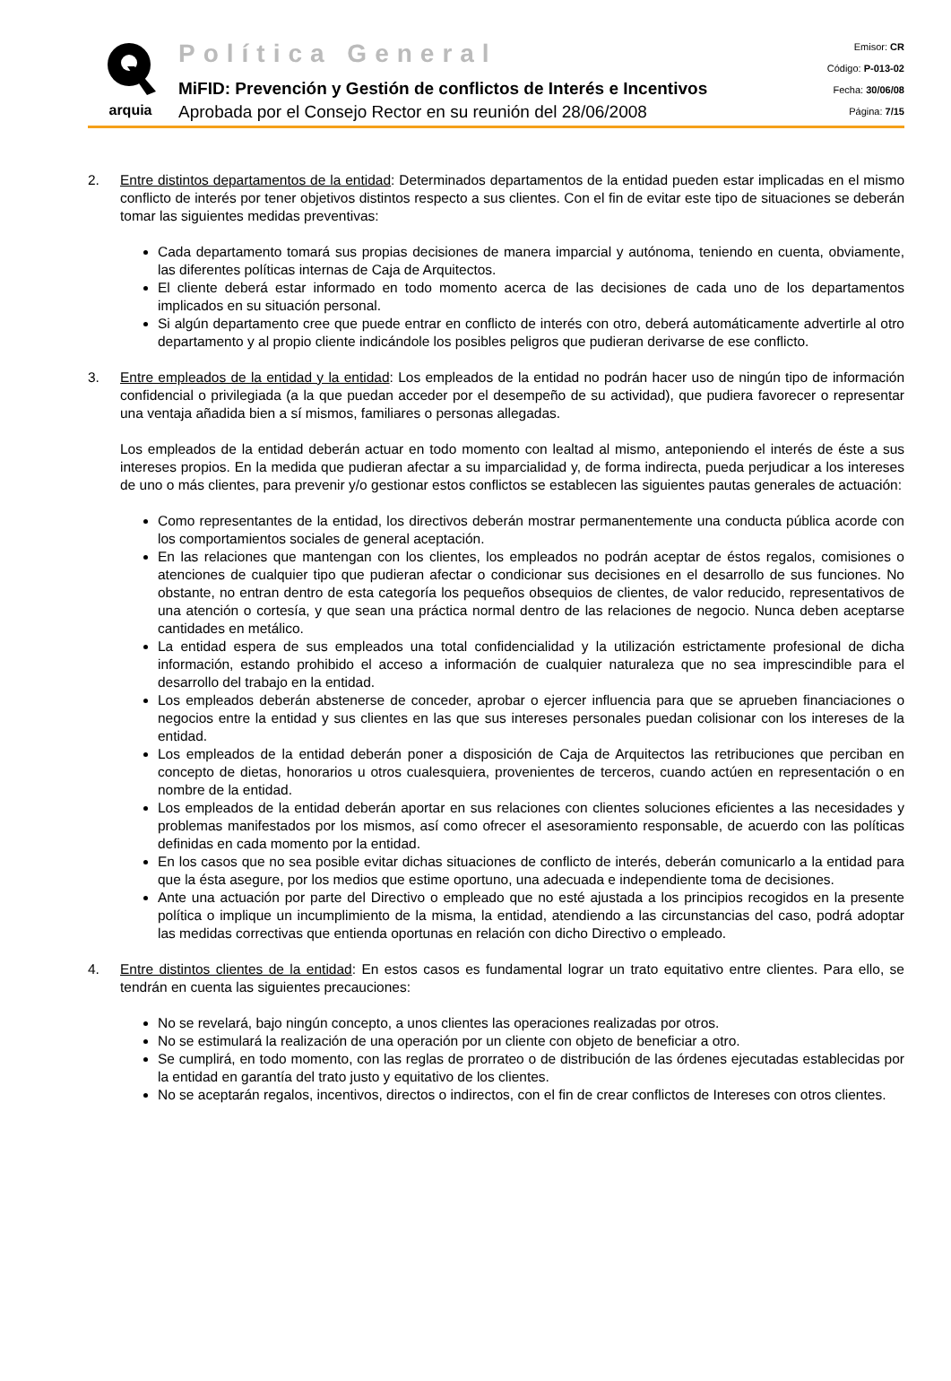arquia
Política General
MiFID: Prevención y Gestión de conflictos de Interés e Incentivos
Aprobada por el Consejo Rector en su reunión del 28/06/2008
Emisor: CR
Código: P-013-02
Fecha: 30/06/08
Página: 7/15
2. Entre distintos departamentos de la entidad: Determinados departamentos de la entidad pueden estar implicadas en el mismo conflicto de interés por tener objetivos distintos respecto a sus clientes. Con el fin de evitar este tipo de situaciones se deberán tomar las siguientes medidas preventivas:
Cada departamento tomará sus propias decisiones de manera imparcial y autónoma, teniendo en cuenta, obviamente, las diferentes políticas internas de Caja de Arquitectos.
El cliente deberá estar informado en todo momento acerca de las decisiones de cada uno de los departamentos implicados en su situación personal.
Si algún departamento cree que puede entrar en conflicto de interés con otro, deberá automáticamente advertirle al otro departamento y al propio cliente indicándole los posibles peligros que pudieran derivarse de ese conflicto.
3. Entre empleados de la entidad y la entidad: Los empleados de la entidad no podrán hacer uso de ningún tipo de información confidencial o privilegiada (a la que puedan acceder por el desempeño de su actividad), que pudiera favorecer o representar una ventaja añadida bien a sí mismos, familiares o personas allegadas.
Los empleados de la entidad deberán actuar en todo momento con lealtad al mismo, anteponiendo el interés de éste a sus intereses propios. En la medida que pudieran afectar a su imparcialidad y, de forma indirecta, pueda perjudicar a los intereses de uno o más clientes, para prevenir y/o gestionar estos conflictos se establecen las siguientes pautas generales de actuación:
Como representantes de la entidad, los directivos deberán mostrar permanentemente una conducta pública acorde con los comportamientos sociales de general aceptación.
En las relaciones que mantengan con los clientes, los empleados no podrán aceptar de éstos regalos, comisiones o atenciones de cualquier tipo que pudieran afectar o condicionar sus decisiones en el desarrollo de sus funciones. No obstante, no entran dentro de esta categoría los pequeños obsequios de clientes, de valor reducido, representativos de una atención o cortesía, y que sean una práctica normal dentro de las relaciones de negocio. Nunca deben aceptarse cantidades en metálico.
La entidad espera de sus empleados una total confidencialidad y la utilización estrictamente profesional de dicha información, estando prohibido el acceso a información de cualquier naturaleza que no sea imprescindible para el desarrollo del trabajo en la entidad.
Los empleados deberán abstenerse de conceder, aprobar o ejercer influencia para que se aprueben financiaciones o negocios entre la entidad y sus clientes en las que sus intereses personales puedan colisionar con los intereses de la entidad.
Los empleados de la entidad deberán poner a disposición de Caja de Arquitectos las retribuciones que perciban en concepto de dietas, honorarios u otros cualesquiera, provenientes de terceros, cuando actúen en representación o en nombre de la entidad.
Los empleados de la entidad deberán aportar en sus relaciones con clientes soluciones eficientes a las necesidades y problemas manifestados por los mismos, así como ofrecer el asesoramiento responsable, de acuerdo con las políticas definidas en cada momento por la entidad.
En los casos que no sea posible evitar dichas situaciones de conflicto de interés, deberán comunicarlo a la entidad para que la ésta asegure, por los medios que estime oportuno, una adecuada e independiente toma de decisiones.
Ante una actuación por parte del Directivo o empleado que no esté ajustada a los principios recogidos en la presente política o implique un incumplimiento de la misma, la entidad, atendiendo a las circunstancias del caso, podrá adoptar las medidas correctivas que entienda oportunas en relación con dicho Directivo o empleado.
4. Entre distintos clientes de la entidad: En estos casos es fundamental lograr un trato equitativo entre clientes. Para ello, se tendrán en cuenta las siguientes precauciones:
No se revelará, bajo ningún concepto, a unos clientes las operaciones realizadas por otros.
No se estimulará la realización de una operación por un cliente con objeto de beneficiar a otro.
Se cumplirá, en todo momento, con las reglas de prorrateo o de distribución de las órdenes ejecutadas establecidas por la entidad en garantía del trato justo y equitativo de los clientes.
No se aceptarán regalos, incentivos, directos o indirectos, con el fin de crear conflictos de Intereses con otros clientes.